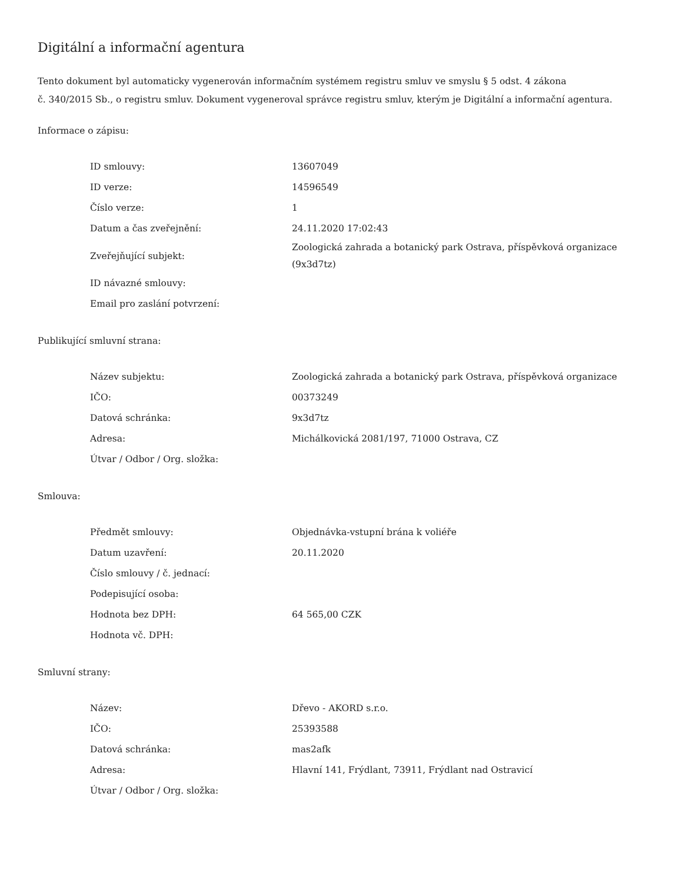Digitální a informační agentura
Tento dokument byl automaticky vygenerován informačním systémem registru smluv ve smyslu § 5 odst. 4 zákona
č. 340/2015 Sb., o registru smluv. Dokument vygeneroval správce registru smluv, kterým je Digitální a informační agentura.
Informace o zápisu:
| ID smlouvy: | 13607049 |
| ID verze: | 14596549 |
| Číslo verze: | 1 |
| Datum a čas zveřejnění: | 24.11.2020 17:02:43 |
| Zveřejňující subjekt: | Zoologická zahrada a botanický park Ostrava, příspěvková organizace (9x3d7tz) |
| ID návazné smlouvy: | |
| Email pro zaslání potvrzení: | |
Publikující smluvní strana:
| Název subjektu: | Zoologická zahrada a botanický park Ostrava, příspěvková organizace |
| IČO: | 00373249 |
| Datová schránka: | 9x3d7tz |
| Adresa: | Michálkovická 2081/197, 71000 Ostrava, CZ |
| Útvar / Odbor / Org. složka: | |
Smlouva:
| Předmět smlouvy: | Objednávka-vstupní brána k voliéře |
| Datum uzavření: | 20.11.2020 |
| Číslo smlouvy / č. jednací: | |
| Podepisující osoba: | |
| Hodnota bez DPH: | 64 565,00 CZK |
| Hodnota vč. DPH: | |
Smluvní strany:
| Název: | Dřevo - AKORD s.r.o. |
| IČO: | 25393588 |
| Datová schránka: | mas2afk |
| Adresa: | Hlavní 141, Frýdlant, 73911, Frýdlant nad Ostravicí |
| Útvar / Odbor / Org. složka: | |